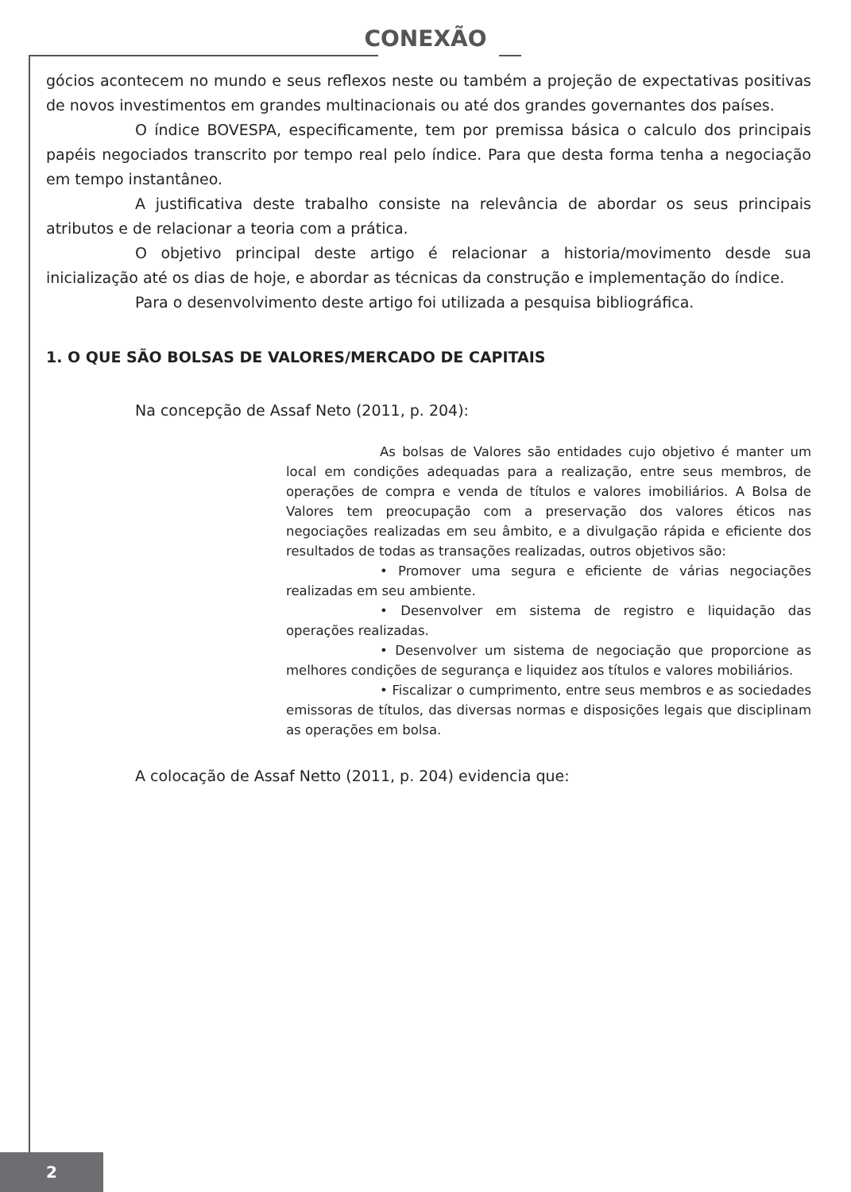CONEXÃO
gócios acontecem no mundo e seus reflexos neste ou também a projeção de expectativas positivas de novos investimentos em grandes multinacionais ou até dos grandes governantes dos países.
O índice BOVESPA, especificamente, tem por premissa básica o calculo dos principais papéis negociados transcrito por tempo real pelo índice. Para que desta forma tenha a negociação em tempo instantâneo.
A justificativa deste trabalho consiste na relevância de abordar os seus principais atributos e de relacionar a teoria com a prática.
O objetivo principal deste artigo é relacionar a historia/movimento desde sua inicialização até os dias de hoje, e abordar as técnicas da construção e implementação do índice.
Para o desenvolvimento deste artigo foi utilizada a pesquisa bibliográfica.
1. O QUE SÃO BOLSAS DE VALORES/MERCADO DE CAPITAIS
Na concepção de Assaf Neto (2011, p. 204):
As bolsas de Valores são entidades cujo objetivo é manter um local em condições adequadas para a realização, entre seus membros, de operações de compra e venda de títulos e valores imobiliários. A Bolsa de Valores tem preocupação com a preservação dos valores éticos nas negociações realizadas em seu âmbito, e a divulgação rápida e eficiente dos resultados de todas as transações realizadas, outros objetivos são:
• Promover uma segura e eficiente de várias negociações realizadas em seu ambiente.
• Desenvolver em sistema de registro e liquidação das operações realizadas.
• Desenvolver um sistema de negociação que proporcione as melhores condições de segurança e liquidez aos títulos e valores mobiliários.
• Fiscalizar o cumprimento, entre seus membros e as sociedades emissoras de títulos, das diversas normas e disposições legais que disciplinam as operações em bolsa.
A colocação de Assaf Netto (2011, p. 204) evidencia que:
2